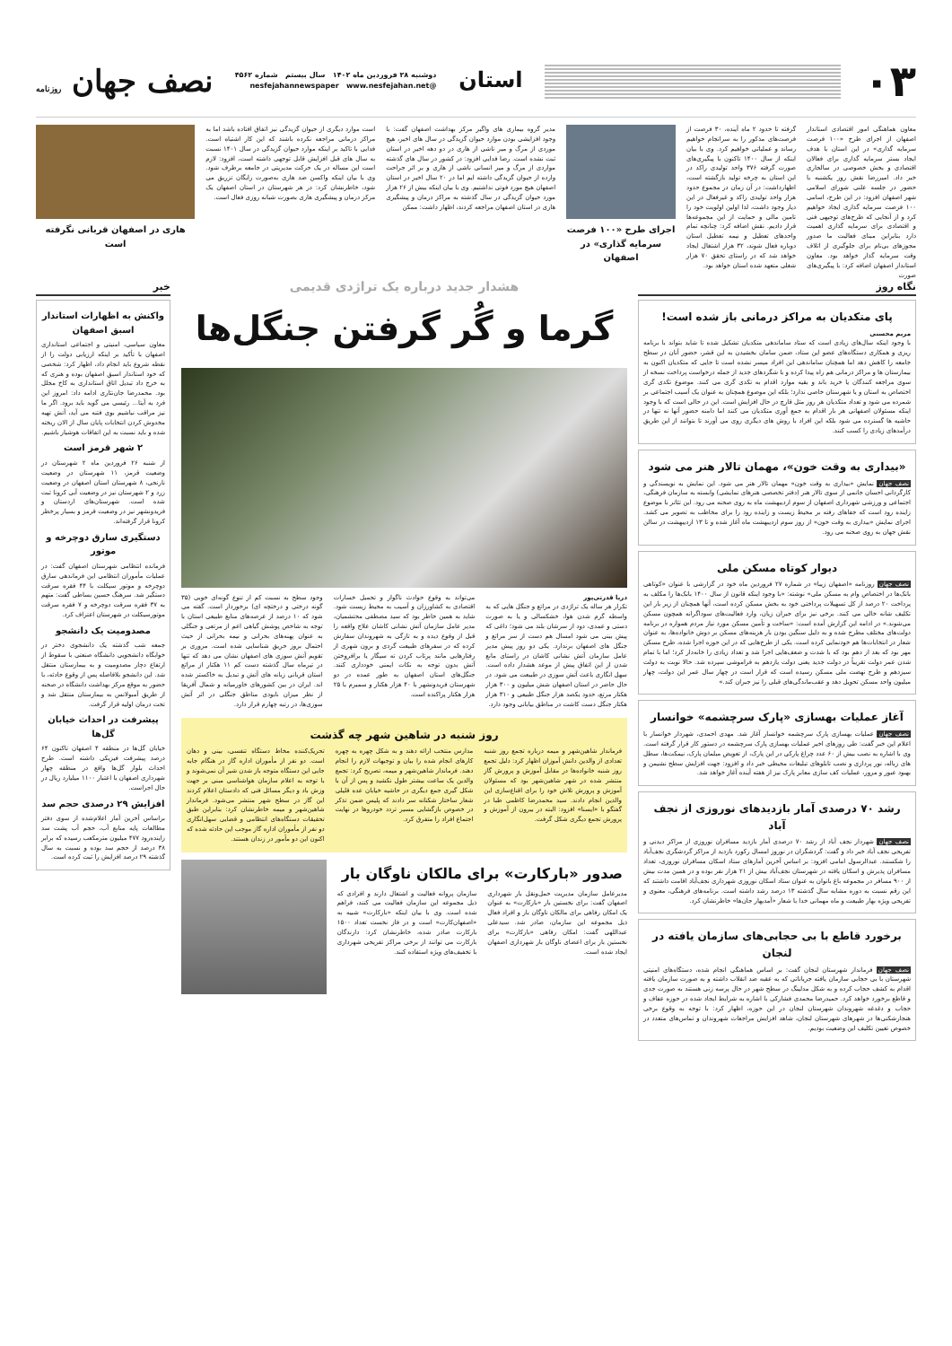۰۳
استان
دوشنبه ۲۸ فروردین ماه ۱۴۰۲ سال بیستم شماره ۴۵۶۲
@nesfejahannewspaper www.nesfejahan.net
نصف جهان روزنامه
معاون هماهنگی امور اقتصادی استاندار اصفهان از اجرای طرح «۱۰۰ فرصت سرمایه گذاری» در این استان با هدف ایجاد بستر سرمایه گذاری برای فعالان اقتصادی و بخش خصوصی در سالجاری خبر داد. امیررضا نقش روز یکشنبه با حضور در جلسه علنی شورای اسلامی شهر اصفهان افزود: در این طرح، اسامی ۱۰۰ فرصت سرمایه گذاری ایجاد خواهیم کرد و از آنجایی که طرح‌های توجیهی فنی و اقتصادی برای سرمایه گذاری اهمیت دارد بنابراین مبنای فعالیت ما صدور مجوزهای بی‌نام برای جلوگیری از اتلاف وقت سرمایه گذار خواهد بود. معاون استاندار اصفهان اضافه کرد: با پیگیری‌های صورت
گرفته تا حدود ۲ ماه آینده، ۳۰ فرصت از فرصت‌های مذکور را به سرانجام خواهیم رساند و عملیاتی خواهیم کرد. وی با بیان اینکه از سال ۱۴۰۰ تاکنون با پیگیری‌های صورت گرفته ۳۷۶ واحد تولیدی راکد در این استان به چرخه تولید بازگشته است، اظهارداشت: در آن زمان در مجموع حدود هزار واحد تولیدی راکد و غیرفعال در این دیار وجود داشت، لذا اولین اولویت خود را تامین مالی و حمایت از این مجموعه‌ها قرار دادیم. نقش اضافه کرد: چنانچه تمام واحدهای تعطیل و نیمه تعطیل استان دوباره فعال شوند، ۳۲ هزار اشتغال ایجاد خواهد شد که در راستای تحقق ۷۰ هزار شغلی متعهد شده استان خواهد بود.
اجرای طرح «۱۰۰ فرصت سرمایه گذاری» در اصفهان
مدیر گروه بیماری های واگیر مرکز بهداشت اصفهان گفت: با وجود افزایشی بودن موارد حیوان گزیدگی در سال های اخیر، هیچ موردی از مرگ و میر ناشی از هاری در دو دهه اخیر در استان ثبت نشده است. رضا فدایی افزود: در کشور در سال های گذشته مواردی از مرگ و میر انسانی ناشی از هاری و بر اثر جراحت وارده از حیوان گزیدگی داشته ایم اما در ۲۰ سال اخیر در استان اصفهان هیچ مورد فوتی نداشتیم. وی با بیان اینکه بیش از ۲۶ هزار مورد حیوان گزیدگی در سال گذشته به مراکز درمان و پیشگیری هاری در استان اصفهان مراجعه کردند، اظهار داشت: ممکن
است موارد دیگری از حیوان گزیدگی نیز اتفاق افتاده باشد اما به مراکز درمانی مراجعه نکرده باشند که این کار اشتباه است. فدایی با تاکید بر اینکه موارد حیوان گزیدگی در سال ۱۴۰۱ نسبت به سال های قبل افزایش قابل توجهی داشته است، افزود: لازم است این مساله در یک حرکت مدیریتی در جامعه برطرف شود. وی با بیان اینکه واکسن ضد هاری به‌صورت رایگان تزریق می شود، خاطرنشان کرد: در هر شهرستان در استان اصفهان یک مرکز درمان و پیشگیری هاری بصورت شبانه روزی فعال است.
هاری در اصفهان قربانی نگرفته است
نگاه روز
پای متکدیان به مراکز درمانی باز شده است!
مریم محسنی
با وجود اینکه سال‌های زیادی است که ستاد ساماندهی متکدیان تشکیل شده تا شاید بتواند با برنامه ریزی و همکاری دستگاه‌های عضو این ستاد، ضمن سامان بخشیدن به این قشر، حضور آنان در سطح جامعه را کاهش دهد اما همچنان ساماندهی این افراد میسر نشده است تا جایی که متکدیان اکنون به بیمارستان ها و مراکز درمانی هم راه پیدا کرده و با شگردهای جدید از جمله درخواست پرداخت نسخه از سوی مراجعه کنندگان یا خرید باند و بقیه موارد اقدام به تکدی گری می کنند. موضوع تکدی گری اختصاص به استان و یا شهرستان خاصی ندارد؛ بلکه این موضوع همچنان به عنوان یک آسیب اجتماعی بر شمرده می شود و تعداد متکدیان هر روز مثل قارچ در حال افزایش است. این در حالی است که با وجود اینکه مسئولان اصفهانی هر بار اقدام به جمع آوری متکدیان می کنند اما دامنه حضور آنها نه تنها در حاشیه ها گسترده می شود بلکه این افراد با روش های دیگری روی می آورند تا بتوانند از این طریق درآمدهای زیادی را کسب کنند.
«بیداری به وقت خون»، مهمان تالار هنر می شود
نصف جهان نمایش «بیداری به وقت خون» مهمان تالار هنر می شود. این نمایش به نویسندگی و کارگردانی احسان جانمی از سوی تالار هنر (دفتر تخصصی هنرهای نمایشی) وابسته به سازمان فرهنگی، اجتماعی و ورزشی شهرداری اصفهان از سوم اردیبهشت ماه به روی صحنه می رود. این تئاتر با موضوع زاینده رود است که جفاهای رفته بر محیط زیست و زاینده رود را برای مخاطب به تصویر می کشد. اجرای نمایش «بیداری به وقت خون» از روز سوم اردیبهشت ماه آغاز شده و تا ۱۳ اردیبهشت در سالن نقش جهان به روی صحنه می رود.
دیوار کوتاه مسکن ملی
نصف جهان روزنامه «اصفهان زیبا» در شماره ۲۷ فروردین ماه خود در گزارشی با عنوان «کوتاهی بانک‌ها در اختصاص وام به مسکن ملی» نوشته: «با وجود اینکه قانون از سال ۱۴۰۰ بانک‌ها را مکلف به پرداخت ۲۰ درصد از کل تسهیلات پرداختی خود به بخش مسکن کرده است، آنها همچنان از زیر بار این تکلیف شانه خالی می کنند. برخی نیز برای جبران زیان، وارد فعالیت‌های سوداگرانه همچون مسکن می‌شوند.» در ادامه این گزارش آمده است: «ساخت و تأمین مسکن مورد نیاز مردم همواره در برنامه دولت‌های مختلف مطرح شده و به دلیل سنگین بودن بار هزینه‌های مسکن بر دوش خانواده‌ها، به عنوان شعار در انتخابات‌ها هم خودنمایی کرده است. یکی از طرح‌هایی که در این حوزه اجرا شده، طرح مسکن مهر بود که بعد از دهم بود که با شدت و ضعف‌هایی اجرا شد و تعداد زیادی را خانه‌دار کرد؛ اما با تمام شدن عمر دولت تقریباً در دولت جدید یعنی دولت یازدهم به فراموشی سپرده شد. حالا نوبت به دولت سیزدهم و طرح نهضت ملی مسکن رسیده است که قرار است در چهار سال عمر این دولت، چهار میلیون واحد مسکن تحویل دهد و عقب‌ماندگی‌های قبلی را نیز جبران کند.»
آغاز عملیات بهسازی «پارک سرچشمه» خوانسار
نصف جهان عملیات بهسازی پارک سرچشمه خوانسار آغاز شد. مهدی احمدی، شهردار خوانسار با اعلام این خبر گفت: طی روزهای اخیر عملیات بهسازی پارک سرچشمه در دستور کار قرار گرفته است. وی با اشاره به نصب بیش از ۶۰ عدد چراغ پارکی در این پارک، از تعویض مبلمان پارک، نیمکت‌ها، سطل های زباله، نور پردازی و نصب تابلوهای تبلیغات محیطی خبر داد و افزود: جهت افزایش سطح نشیمن و بهبود عبور و مرور، عملیات کف سازی معابر پارک نیز از هفته آینده آغاز خواهد شد.
رشد ۷۰ درصدی آمار بازدیدهای نوروزی از نجف آباد
نصف جهان شهردار نجف آباد از رشد ۷۰ درصدی آمار بازدید مسافران نوروزی از مراکز دیدنی و تفریحی نجف آباد خبر داد و گفت: گردشگران در نوروز امسال رکورد بازدید از مراکز گردشگری نجف‌آباد را شکستند. عبدالرسول امامی افزود: بر اساس آخرین آمارهای ستاد اسکان مسافران نوروزی، تعداد مسافران پذیرش و اسکان یافته در شهرستان نجف‌آباد بیش از ۲۱ هزار نفر بوده و در همین مدت بیش از ۹۰۰ مسافر در مجموعه باغ بانوان به عنوان ستاد اسکان نوروزی شهرداری نجف‌آباد اقامت داشتند که این رقم نسبت به دوره مشابه سال گذشته ۱۳ درصد رشد داشته است. برنامه‌های فرهنگی، معنوی و تفریحی ویژه بهار طبیعت و ماه مهمانی خدا با شعار «آمدیهار جان‌ها» خاطرنشان کرد.
برخورد قاطع با بی حجابی‌های سازمان یافته در لنجان
نصف جهان فرماندار شهرستان لنجان گفت: بر اساس هماهنگی انجام شده، دستگاه‌های امنیتی شهرستان با بی حجابی سازمان یافته جریاناتی که به عقبه ضد انقلاب داشته و به صورت سازمان یافته اقدام به کشف حجاب کرده و به شکل مدلینگ در سطح شهر در حال پرسه زنی هستند به صورت جدی و قاطع برخورد خواهد کرد. حمیدرضا محمدی فشارکی با اشاره به شرایط ایجاد شده در حوزه عفاف و حجاب و دغدغه شهروندان شهرستان لنجان در این حوزه، اظهار کرد: با توجه به وقوع برخی هنجارشکنی‌ها در شهرهای شهرستان لنجان، شاهد افزایش مراجعات شهروندان و تماس‌های متعدد در خصوص تعیین تکلیف این وضعیت بودیم.
هشدار جدید درباره یک تراژدی قدیمی
گرما و گُر گرفتن جنگل‌ها
دریا قدرتی‌پور
تکرار هر ساله یک تراژدی در مراتع و جنگل هایی که به واسطه گرم شدن هوا، خشکسالی و یا به صورت دستی و عمدی، دود از سرشان بلند می شود؛ داغی که پیش بینی می شود امسال هم دست از سر مراتع و جنگل های اصفهان برندارد. یکی دو روز پیش مدیر عامل سازمان آتش نشانی کاشان در راستای مانع شدن از این اتفاق پیش از موعد هشدار داده است. سهل انگاری باعث آتش سوزی در طبیعت می شود. در حال حاضر در استان اصفهان شش میلیون و ۳۰۰ هزار هکتار مرتع، حدود یکصد هزار جنگل طبیعی و ۳۱۰ هزار هکتار جنگل دست کاشت در مناطق بیابانی وجود دارد.
می‌تواند به وقوع حوادث ناگوار و تحمیل خسارات اقتصادی به کشاورزان و آسیب به محیط زیست شود. شاید به همین خاطر بود که سید مصطفی محتشمیان، مدیر عامل سازمان آتش نشانی کاشان علاج واقعه را قبل از وقوع دیده و به تازگی به شهروندان سفارش کرده که در سفرهای طبیعت گردی و برون شهری از رفتارهایی مانند پرتاب کردن ته سیگار یا برافروختن آتش بدون توجه به نکات ایمنی خودداری کنند. جنگل‌های استان اصفهان به طور عمده در دو شهرستان فریدونشهر با ۴۰ هزار هکتار و سمیرم با ۲۵ هزار هکتار پراکنده است.
وجود سطح به نسبت کم از تنوع گونه‌ای خوبی (۳۵ گونه درختی و درختچه ای) برخوردار است. گفته می شود که ۱۰ درصد از عرصه‌های منابع طبیعی استان با توجه به شاخص پوشش گیاهی اعم از مرتعی و جنگلی به عنوان پهنه‌های بحرانی و نیمه بحرانی از حیث احتمال بروز حریق شناسایی شده است. مروری بر تقویم آتش سوزی های اصفهان نشان می دهد که تنها در تیرماه سال گذشته دست کم ۱۱ هکتار از مراتع استان قربانی زبانه های آتش و تبدیل به خاکستر شده اند. ایران در بین کشورهای خاورمیانه و شمال آفریقا از نظر میزان نابودی مناطق جنگلی در اثر آتش سوزی‌ها، در رتبه چهارم قرار دارد.
روز شنبه در شاهین شهر چه گذشت
فرماندار شاهین‌شهر و میمه درباره تجمع روز شنبه تعدادی از والدین دانش آموزان اظهار کرد: دلیل تجمع روز شنبه خانواده‌ها در مقابل آموزش و پرورش گاز منتشر شده در شهر شاهین‌شهر بود که مسئولان آموزش و پرورش تلاش خود را برای اقناع‌سازی این والدین انجام دادند. سید محمدرضا کاظمی طبا در گفتگو با «ایسنا» افزود: البته در بیرون از آموزش و پرورش تجمع دیگری شکل گرفت.
مدارس منتخب ارائه دهند و به شکل چهره به چهره کارهای انجام شده را بیان و توجیهات لازم را انجام دهند. فرماندار شاهین‌شهر و میمه، تصریح کرد: تجمع والدین یک ساعت بیشتر طول نکشید و پس از آن با شکل گیری جمع دیگری در حاشیه خیابان عده قلیلی شعار ساختار شکنانه سر دادند که پلیس ضمن تذکر در خصوص بازگشایی مسیر تردد خودروها در نهایت اجتماع افراد را متفرق کرد.
تحریک‌کننده مخاط دستگاه تنفسی، بینی و دهان است. دو نفر از مأموران اداره گاز در هنگام جابه جایی این دستگاه متوجه باز شدن شیر آن نمی‌شوند و با توجه به اعلام سازمان هواشناسی مبنی بر جهت وزش باد و دیگر مسائل فنی که دادستان اعلام کردند این گاز در سطح شهر منتشر می‌شود. فرماندار شاهین‌شهر و میمه خاطرنشان کرد: بنابراین طبق تحقیقات دستگاه‌های انتظامی و قضایی سهل‌انگاری دو نفر از مأموران اداره گاز موجب این حادثه شده که اکنون این دو مأمور در زندان هستند.
صدور «بارکارت» برای مالکان ناوگان بار
مدیرعامل سازمان مدیریت حمل‌ونقل بار شهرداری اصفهان گفت: برای نخستین بار «بارکارت» به عنوان یک امکان رفاهی برای مالکان ناوگان بار و افراد فعال ذیل مجموعه این سازمان، صادر شد. سیدعلی عبداللهی گفت: امکان رفاهی «بارکارت» برای نخستین بار برای اعضای ناوگان بار شهرداری اصفهان ایجاد شده است.
سازمان پروانه فعالیت و اشتغال دارند و افرادی که ذیل مجموعه این سازمان فعالیت می کنند، فراهم شده است. وی با بیان اینکه «بارکارت» شبیه به «اصفهان‌کارت» است و در فاز نخست تعداد ۱۵۰۰ بارکارت صادر شده، خاطرنشان کرد: دارندگان بارکارت می توانند از برخی مراکز تفریحی شهرداری با تخفیف‌های ویژه استفاده کنند.
خبر
واکنش به اظهارات استاندار اسبق اصفهان
معاون سیاسی، امنیتی و اجتماعی استانداری اصفهان با تأکید بر اینکه ارزیابی دولت را از نقطه شروع باید انجام داد، اظهار کرد: شخصی که خود استاندار اسبق اصفهان بوده و هنری که به خرج داد تبدیل اتاق استانداری به کاخ مجلل بود. محمدرضا جان‌نثاری ادامه داد: امروز این فرد به آیتا... رئیسی می گوید باید برود. اگر ما نیز مراقب نباشیم بوی فتنه می آید، آتش تهیه مخدوش کردن انتخابات پایان سال از الان ریخته شده و باید نسبت به این اتفاقات هوشیار باشیم.
۲ شهر قرمز است
از شنبه ۲۶ فروردین ماه ۲ شهرستان در وضعیت قرمز، ۱۱ شهرستان در وضعیت نارنجی، ۸ شهرستان استان اصفهان در وضعیت زرد و ۲ شهرستان نیز در وضعیت آبی کرونا ثبت شده است. شهرستان‌های اردستان و فریدونشهر نیز در وضعیت قرمز و بسیار پرخطر کرونا قرار گرفته‌اند.
دستگیری سارق دوچرخه و موتور
فرمانده انتظامی شهرستان اصفهان گفت: در عملیات مأموران انتظامی این فرماندهی سارق دوچرخه و موتور سیکلت با ۴۴ فقره سرقت دستگیر شد. سرهنگ حسین بساطی گفت: متهم به ۳۷ فقره سرقت دوچرخه و ۷ فقره سرقت موتورسیکلت در شهرستان اعتراف کرد.
مصدومیت یک دانشجو
جمعه شب گذشته یک دانشجوی دختر در خوابگاه دانشجویی دانشگاه صنعتی با سقوط از ارتفاع دچار مصدومیت و به بیمارستان منتقل شد. این دانشجو بلافاصله پس از وقوع حادثه، با حضور به موقع مرکز بهداشت دانشگاه در صحنه از طریق آمبولانس به بیمارستان منتقل شد و تحت درمان اولیه قرار گرفت.
پیشرفت در احداث خیابان گل‌ها
خیابان گل‌ها در منطقه ۴ اصفهان تاکنون ۶۴ درصد پیشرفت فیزیکی داشته است. طرح احداث بلوار گل‌ها واقع در منطقه چهار شهرداری اصفهان با اعتبار ۱۱۰۰ میلیارد ریال در حال اجراست.
افزایش ۲۹ درصدی حجم سد
براساس آخرین آمار اعلام‌شده از سوی دفتر مطالعات پایه منابع آب، حجم آب پشت سد زاینده‌رود ۴۷۷ میلیون مترمکعب رسیده که برابر ۳۸ درصد از حجم سد بوده و نسبت به سال گذشته ۲۹ درصد افزایش را ثبت کرده است.